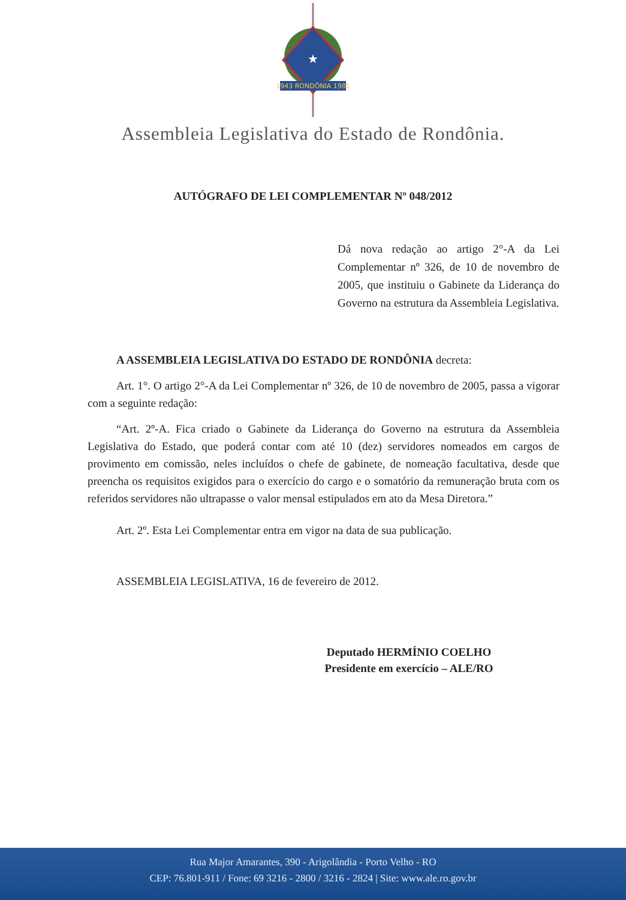★
1943 RONDÔNIA 1981
Assembleia Legislativa do Estado de Rondônia.
AUTÓGRAFO DE LEI COMPLEMENTAR Nº 048/2012
Dá nova redação ao artigo 2°-A da Lei Complementar nº 326, de 10 de novembro de 2005, que instituiu o Gabinete da Liderança do Governo na estrutura da Assembleia Legislativa.
A ASSEMBLEIA LEGISLATIVA DO ESTADO DE RONDÔNIA decreta:
Art. 1°. O artigo 2°-A da Lei Complementar nº 326, de 10 de novembro de 2005, passa a vigorar com a seguinte redação:
“Art. 2º-A. Fica criado o Gabinete da Liderança do Governo na estrutura da Assembleia Legislativa do Estado, que poderá contar com até 10 (dez) servidores nomeados em cargos de provimento em comissão, neles incluídos o chefe de gabinete, de nomeação facultativa, desde que preencha os requisitos exigidos para o exercício do cargo e o somatório da remuneração bruta com os referidos servidores não ultrapasse o valor mensal estipulados em ato da Mesa Diretora.”
Art. 2º. Esta Lei Complementar entra em vigor na data de sua publicação.
ASSEMBLEIA LEGISLATIVA, 16 de fevereiro de 2012.
Deputado HERMÍNIO COELHO
Presidente em exercício – ALE/RO
Rua Major Amarantes, 390 - Arigolândia - Porto Velho - RO
CEP: 76.801-911 / Fone: 69 3216 - 2800 / 3216 - 2824 | Site: www.ale.ro.gov.br